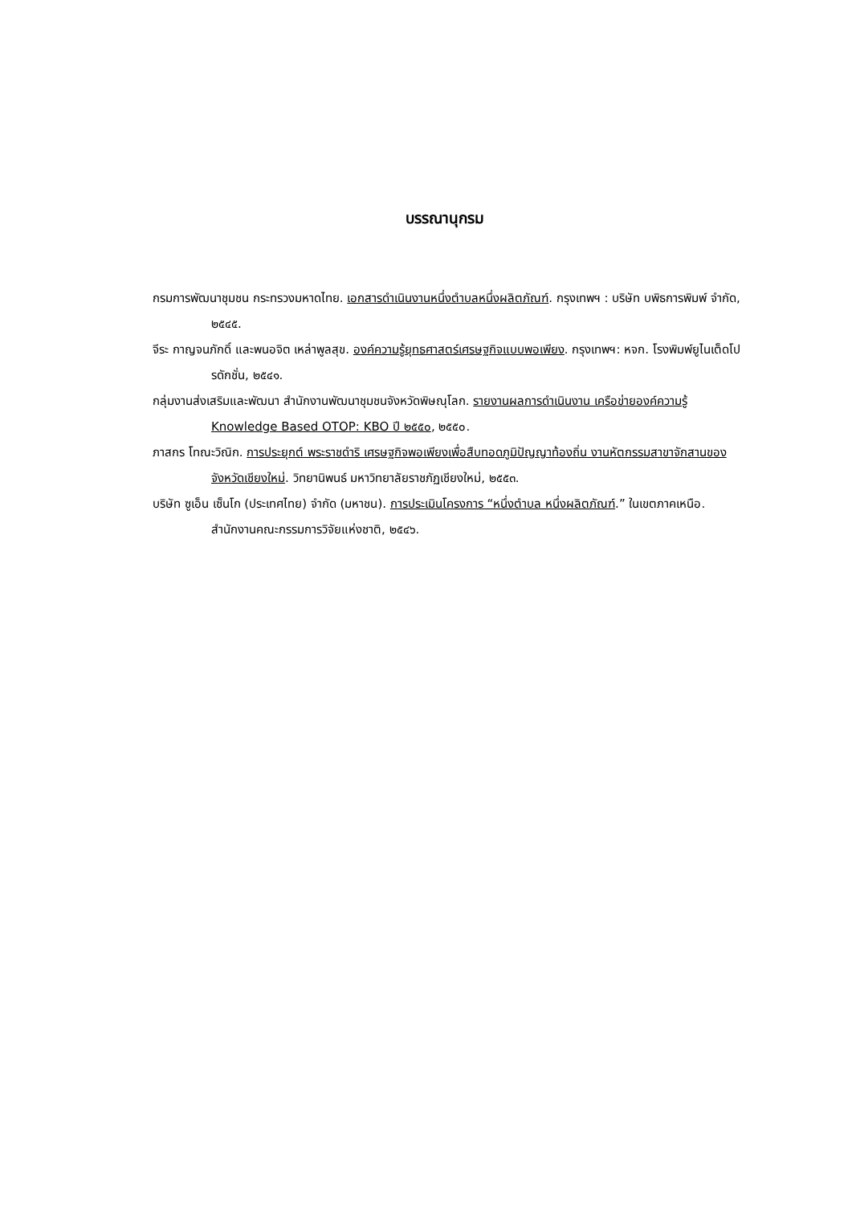บรรณานุกรม
กรมการพัฒนาชุมชน กระทรวงมหาดไทย. เอกสารดำเนินงานหนึ่งตำบลหนึ่งผลิตภัณฑ์. กรุงเทพฯ : บริษัท บพิธการพิมพ์ จำกัด, ๒๕๔๕.
จีระ กาญจนภักดิ์ และพนอจิต เหล่าพูลสุข. องค์ความรู้ยุทธศาสตร์เศรษฐกิจแบบพอเพียง. กรุงเทพฯ: หจก. โรงพิมพ์ยูไนเต็ดโปรดักชั่น, ๒๕๔๑.
กลุ่มงานส่งเสริมและพัฒนา สำนักงานพัฒนาชุมชนจังหวัดพิษณุโลก. รายงานผลการดำเนินงาน เครือข่ายองค์ความรู้ Knowledge Based OTOP: KBO ปี ๒๕๕๐, ๒๕๕๐.
ภาสกร โทณะวิณิก. การประยุกต์ พระราชดำริ เศรษฐกิจพอเพียงเพื่อสืบทอดภูมิปัญญาท้องถิ่น งานหัตกรรมสาขาจักสานของจังหวัดเชียงใหม่. วิทยานิพนธ์ มหาวิทยาลัยราชภัฏเชียงใหม่, ๒๕๕๓.
บริษัท ซูเอ็น เซ็นโก (ประเทศไทย) จำกัด (มหาชน). การประเมินโครงการ “หนึ่งตำบล หนึ่งผลิตภัณฑ์.” ในเขตภาคเหนือ. สำนักงานคณะกรรมการวิจัยแห่งชาติ, ๒๕๔๖.